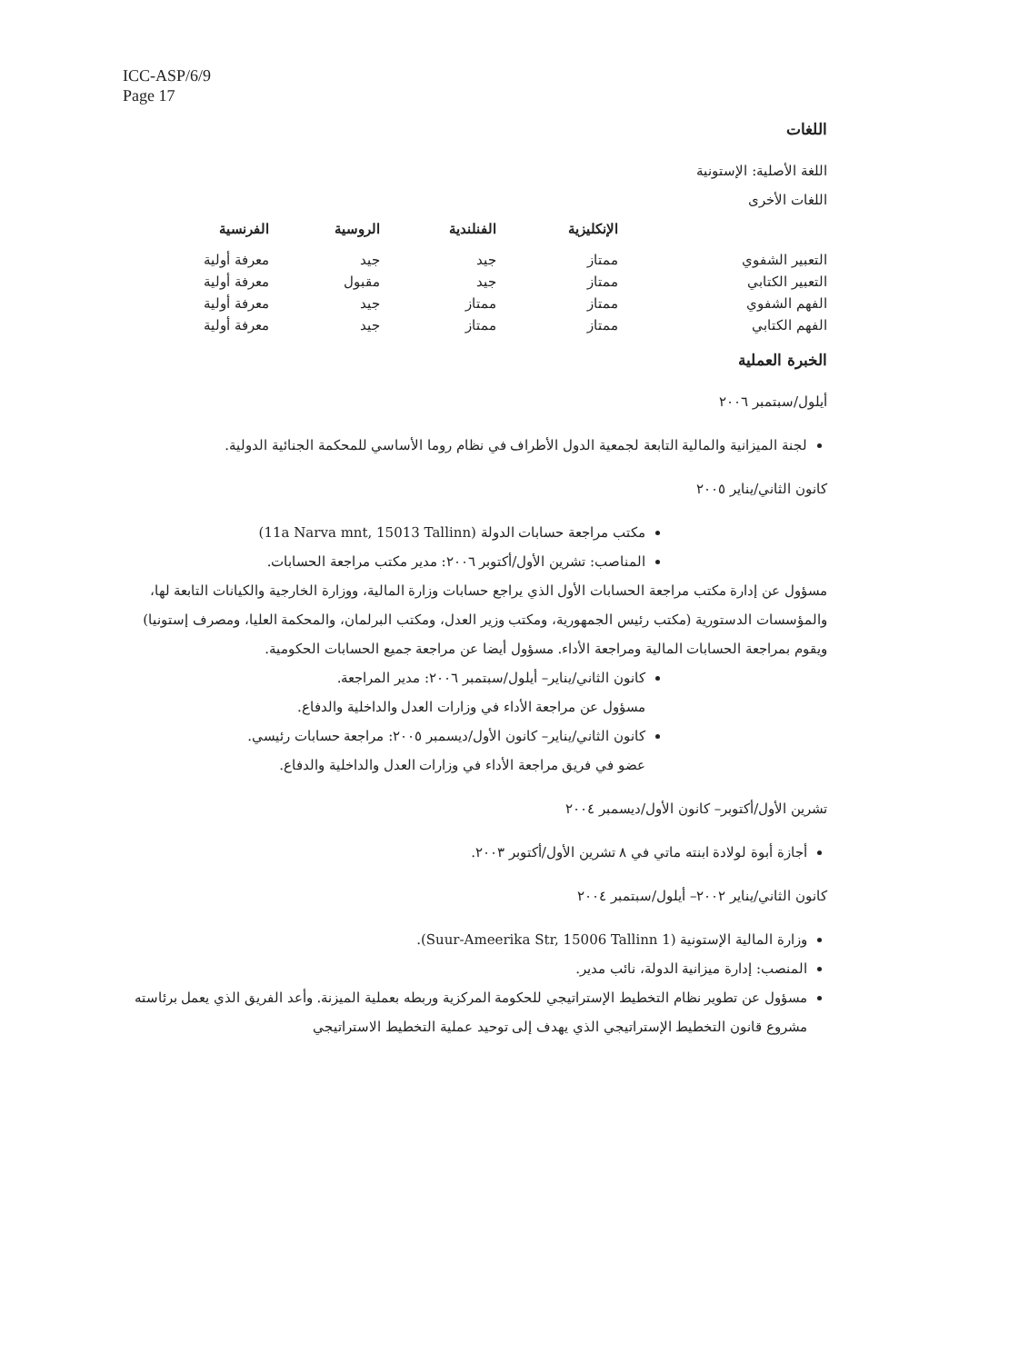ICC-ASP/6/9
Page 17
اللغات
اللغة الأصلية: الإستونية
اللغات الأخرى
| | الإنكليزية | الفنلندية | الروسية | الفرنسية |
| --- | --- | --- | --- | --- |
| التعبير الشفوي | ممتاز | جيد | جيد | معرفة أولية |
| التعبير الكتابي | ممتاز | جيد | مقبول | معرفة أولية |
| الفهم الشفوي | ممتاز | ممتاز | جيد | معرفة أولية |
| الفهم الكتابي | ممتاز | ممتاز | جيد | معرفة أولية |
الخبرة العملية
أيلول/سبتمبر ٢٠٠٦
لجنة الميزانية والمالية التابعة لجمعية الدول الأطراف في نظام روما الأساسي للمحكمة الجنائية الدولية.
كانون الثاني/يناير ٢٠٠٥
مكتب مراجعة حسابات الدولة (11a Narva mnt, 15013 Tallinn)
المناصب: تشرين الأول/أكتوبر ٢٠٠٦: مدير مكتب مراجعة الحسابات.
مسؤول عن إدارة مكتب مراجعة الحسابات الأول الذي يراجع حسابات وزارة المالية، ووزارة الخارجية والكيانات التابعة لها، والمؤسسات الدستورية (مكتب رئيس الجمهورية، ومكتب وزير العدل، ومكتب البرلمان، والمحكمة العليا، ومصرف إستونيا) ويقوم بمراجعة الحسابات المالية ومراجعة الأداء. مسؤول أيضا عن مراجعة جميع الحسابات الحكومية.
كانون الثاني/يناير– أيلول/سبتمبر ٢٠٠٦: مدير المراجعة.
مسؤول عن مراجعة الأداء في وزارات العدل والداخلية والدفاع.
كانون الثاني/يناير– كانون الأول/ديسمبر ٢٠٠٥: مراجعة حسابات رئيسي.
عضو في فريق مراجعة الأداء في وزارات العدل والداخلية والدفاع.
تشرين الأول/أكتوبر– كانون الأول/ديسمبر ٢٠٠٤
أجازة أبوة لولادة ابنته ماتي في ٨ تشرين الأول/أكتوبر ٢٠٠٣.
كانون الثاني/يناير ٢٠٠٢– أيلول/سبتمبر ٢٠٠٤
وزارة المالية الإستونية (1 Suur-Ameerika Str, 15006 Tallinn).
المنصب: إدارة ميزانية الدولة، نائب مدير.
مسؤول عن تطوير نظام التخطيط الإستراتيجي للحكومة المركزية وربطه بعملية الميزنة. وأعد الفريق الذي يعمل برئاسته مشروع قانون التخطيط الإستراتيجي الذي يهدف إلى توحيد عملية التخطيط الاستراتيجي